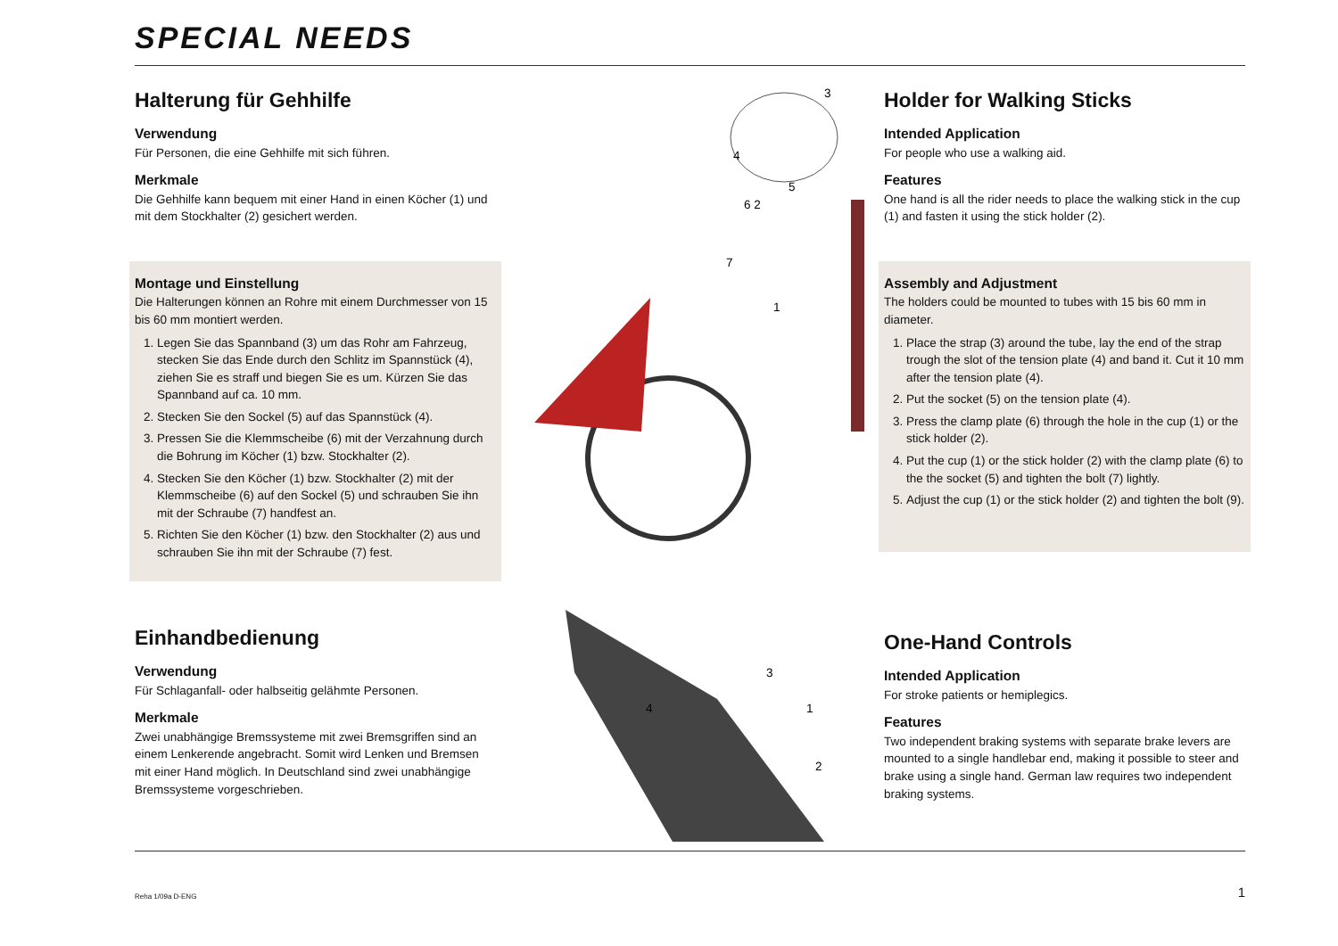SPECIAL NEEDS
Halterung für Gehhilfe
Verwendung
Für Personen, die eine Gehhilfe mit sich führen.
Merkmale
Die Gehhilfe kann bequem mit einer Hand in einen Köcher (1) und mit dem Stockhalter (2) gesichert werden.
Montage und Einstellung
Die Halterungen können an Rohre mit einem Durchmesser von 15 bis 60 mm montiert werden.
1. Legen Sie das Spannband (3) um das Rohr am Fahrzeug, stecken Sie das Ende durch den Schlitz im Spannstück (4), ziehen Sie es straff und biegen Sie es um. Kürzen Sie das Spannband auf ca. 10 mm.
2. Stecken Sie den Sockel (5) auf das Spannstück (4).
3. Pressen Sie die Klemmscheibe (6) mit der Verzahnung durch die Bohrung im Köcher (1) bzw. Stockhalter (2).
4. Stecken Sie den Köcher (1) bzw. Stockhalter (2) mit der Klemmscheibe (6) auf den Sockel (5) und schrauben Sie ihn mit der Schraube (7) handfest an.
5. Richten Sie den Köcher (1) bzw. den Stockhalter (2) aus und schrauben Sie ihn mit der Schraube (7) fest.
6 2
5
4
3
7
1
Holder for Walking Sticks
Intended Application
For people who use a walking aid.
Features
One hand is all the rider needs to place the walking stick in the cup (1) and fasten it using the stick holder (2).
Assembly and Adjustment
The holders could be mounted to tubes with 15 bis 60 mm in diameter.
1. Place the strap (3) around the tube, lay the end of the strap trough the slot of the tension plate (4) and band it. Cut it 10 mm after the tension plate (4).
2. Put the socket (5) on the tension plate (4).
3. Press the clamp plate (6) through the hole in the cup (1) or the stick holder (2).
4. Put the cup (1) or the stick holder (2) with the clamp plate (6) to the the socket (5) and tighten the bolt (7) lightly.
5. Adjust the cup (1) or the stick holder (2) and tighten the bolt (9).
Einhandbedienung
Verwendung
Für Schlaganfall- oder halbseitig gelähmte Personen.
Merkmale
Zwei unabhängige Bremssysteme mit zwei Bremsgriffen sind an einem Lenkerende angebracht. Somit wird Lenken und Bremsen mit einer Hand möglich. In Deutschland sind zwei unabhängige Bremssysteme vorgeschrieben.
3
4
1
2
One-Hand Controls
Intended Application
For stroke patients or hemiplegics.
Features
Two independent braking systems with separate brake levers are mounted to a single handlebar end, making it possible to steer and brake using a single hand. German law requires two independent braking systems.
Reha 1/09a D-ENG 1